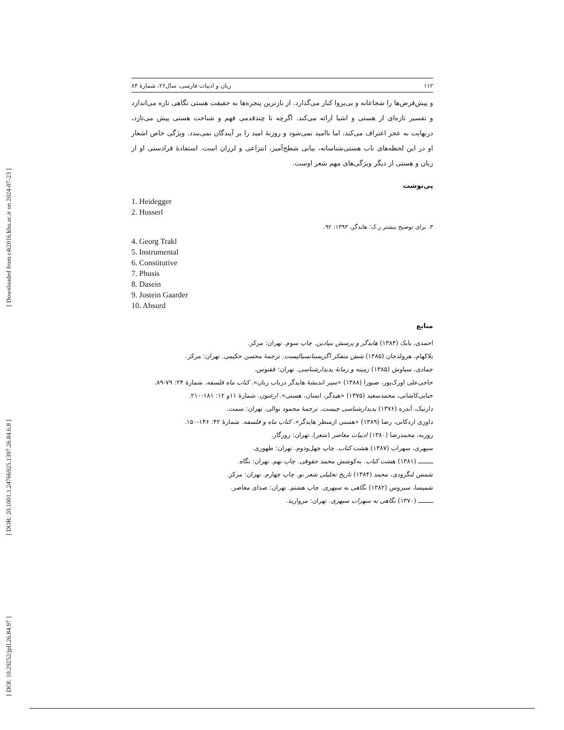[ Downloaded from c4i2016.khu.ac.ir on 2024-07-23 ]
[ DOR: 20.1001.1.24766925.1397.26.84.6.8 ]
[ DOI: 10.29252/jpll.26.84.97 ]
۱۱۲ زبان و ادبیات فارسی، سال۲۶، شمارهٔ ۸۴
و پیش‌فرض‌ها را شجاعانه و بی‌پروا کنار می‌گذارد. از بازترین پنجره‌ها به حقیقت هستی نگاهی تازه می‌اندازد و تفسیر تازه‌ای از هستی و اشیا ارائه می‌کند. اگرچه تا چندقدمی فهم و شناخت هستی پیش می‌تازد، درنهایت به عجز اعتراف می‌کند، اما ناامید نمی‌شود و روزنهٔ امید را بر آیندگان نمی‌بندد. ویژگی خاص اشعار او در این لحظه‌های ناب هستی‌شناسانه، بیانی شطح‌آمیز، انتزاعی و لرزان است. استفادهٔ فرادستی او از زبان و هستی از دیگر ویژگی‌های مهم شعر اوست.
پی‌نوشت
1. Heidegger
2. Husserl
۳. برای توضیح بیشتر ر.ک: هایدگر، ۱۳۹۳: ۹۲.
4. Georg Trakl
5. Instrumental
6. Constitutive
7. Phusis
8. Dasein
9. Jostein Gaarder
10. Absurd
منابع
احمدی، بابک (۱۳۸۴) هایدگر و پرسش بنیادین. چاپ سوم. تهران: مرکز.
بلاکهام، هرولدجان (۱۳۸۵) شش متفکر اگزیستانسیالیست. ترجمهٔ محسن حکیمی. تهران: مرکز.
جمادی، سیاوش (۱۳۸۵) زمینه و زمانهٔ پدیدارشناسی. تهران: ققنوس.
حاجی‌علی اورک‌پور، صبورا (۱۳۸۸) «سیر اندیشهٔ هایدگر درباب زبان». کتاب ماه فلسفه. شمارهٔ ۲۴: ۷۹-۸۹.
حنایی‌کاشانی، محمدسعید (۱۳۷۵) «هیدگر، انسان، هستی». ارغنون. شمارهٔ ۱۱و ۱۲: ۱۸۱-۲۱۰.
دارتیک، آندره (۱۳۷۶) پدیدارشناسی چیست. ترجمهٔ محمود نوالی. تهران: سمت.
داوری اردکانی، رضا (۱۳۸۹) «هستی ازمنظر هایدگر». کتاب ماه و فلسفه. شمارهٔ ۴۲: ۱۴۶-۱۵۰.
روزبه، محمدرضا (۱۳۸۰) ادبیات معاصر (شعر). تهران: روزگار.
سپهری، سهراب (۱۳۸۷) هشت کتاب. چاپ چهل‌ودوم. تهران: طهوری.
ــــــــ (۱۳۸۱) هشت کتاب. به‌کوشش محمد حقوقی. چاپ نهم. تهران: نگاه.
شمس لنگرودی، محمد (۱۳۸۴) تاریخ تحلیلی شعر نو. چاپ چهارم. تهران: مرکز.
شمیسا، سیروس (۱۳۸۲) نگاهی به سپهری. چاپ هشتم. تهران: صدای معاصر.
ــــــــ (۱۳۷۰) نگاهی به سهراب سپهری. تهران: مروارید.